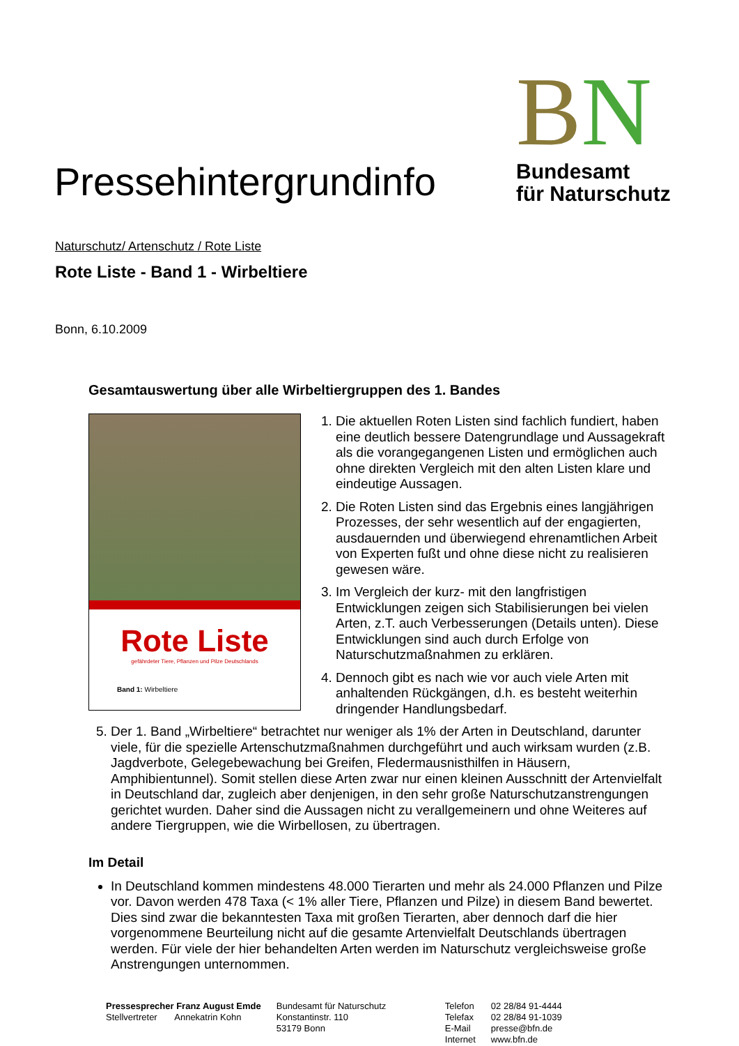Pressehintergrundinfo
BN
Bundesamt
für Naturschutz
Naturschutz/ Artenschutz / Rote Liste
Rote Liste - Band 1 - Wirbeltiere
Bonn, 6.10.2009
Gesamtauswertung über alle Wirbeltiergruppen des 1. Bandes
Rote Liste
gefährdeter Tiere, Pflanzen und Pilze Deutschlands
Band 1: Wirbeltiere
1. Die aktuellen Roten Listen sind fachlich fundiert, haben eine deutlich bessere Datengrundlage und Aussagekraft als die vorangegangenen Listen und ermöglichen auch ohne direkten Vergleich mit den alten Listen klare und eindeutige Aussagen.
2. Die Roten Listen sind das Ergebnis eines langjährigen Prozesses, der sehr wesentlich auf der engagierten, ausdauernden und überwiegend ehrenamtlichen Arbeit von Experten fußt und ohne diese nicht zu realisieren gewesen wäre.
3. Im Vergleich der kurz- mit den langfristigen Entwicklungen zeigen sich Stabilisierungen bei vielen Arten, z.T. auch Verbesserungen (Details unten). Diese Entwicklungen sind auch durch Erfolge von Naturschutzmaßnahmen zu erklären.
4. Dennoch gibt es nach wie vor auch viele Arten mit anhaltenden Rückgängen, d.h. es besteht weiterhin dringender Handlungsbedarf.
5. Der 1. Band „Wirbeltiere“ betrachtet nur weniger als 1% der Arten in Deutschland, darunter viele, für die spezielle Artenschutzmaßnahmen durchgeführt und auch wirksam wurden (z.B. Jagdverbote, Gelegebewachung bei Greifen, Fledermausnisthilfen in Häusern, Amphibientunnel). Somit stellen diese Arten zwar nur einen kleinen Ausschnitt der Artenvielfalt in Deutschland dar, zugleich aber denjenigen, in den sehr große Naturschutzanstrengungen gerichtet wurden. Daher sind die Aussagen nicht zu verallgemeinern und ohne Weiteres auf andere Tiergruppen, wie die Wirbellosen, zu übertragen.
Im Detail
In Deutschland kommen mindestens 48.000 Tierarten und mehr als 24.000 Pflanzen und Pilze vor. Davon werden 478 Taxa (< 1% aller Tiere, Pflanzen und Pilze) in diesem Band bewertet. Dies sind zwar die bekanntesten Taxa mit großen Tierarten, aber dennoch darf die hier vorgenommene Beurteilung nicht auf die gesamte Artenvielfalt Deutschlands übertragen werden. Für viele der hier behandelten Arten werden im Naturschutz vergleichsweise große Anstrengungen unternommen.
Pressesprecher Franz August Emde
Stellvertreter Annekatrin Kohn
Bundesamt für Naturschutz
Konstantinstr. 110
53179 Bonn
Telefon
Telefax
E-Mail
Internet
02 28/84 91-4444
02 28/84 91-1039
presse@bfn.de
www.bfn.de